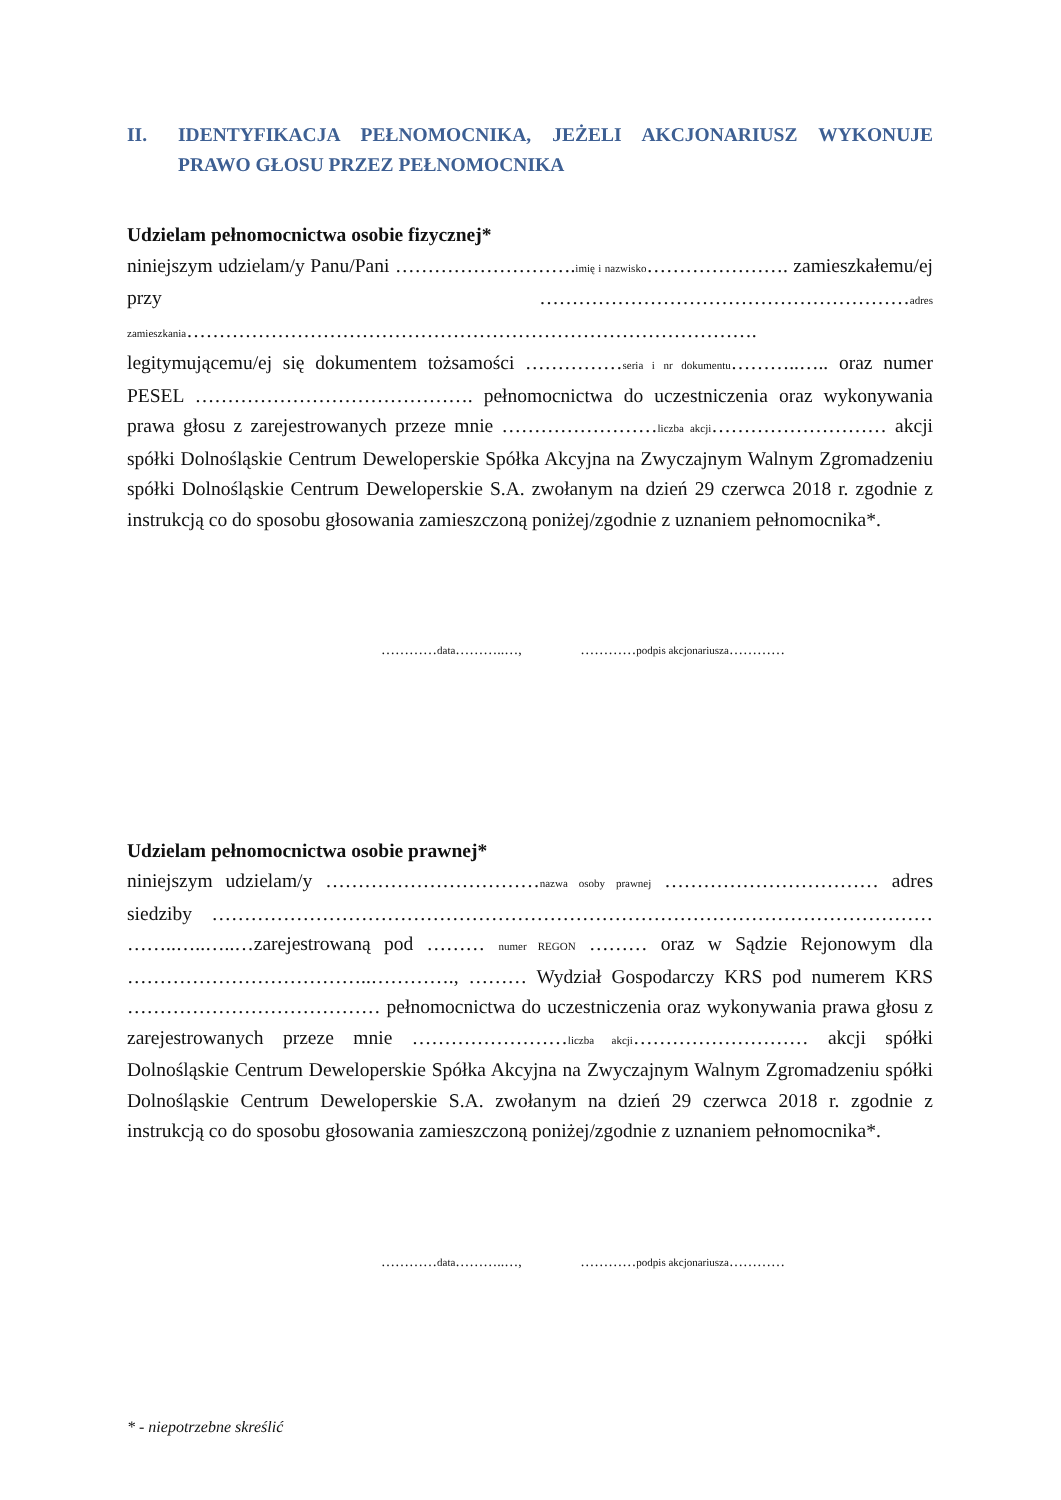II. IDENTYFIKACJA PEŁNOMOCNIKA, JEŻELI AKCJONARIUSZ WYKONUJE PRAWO GŁOSU PRZEZ PEŁNOMOCNIKA
Udzielam pełnomocnictwa osobie fizycznej*
niniejszym udzielam/y Panu/Pani ……………………….imię i nazwisko…………………. zamieszkałemu/ej przy …………………………………………………adres zamieszkania…………………………………………………………………………….
legitymującemu/ej się dokumentem tożsamości ……………seria i nr dokumentu………..….. oraz numer PESEL ……………………………………. pełnomocnictwa do uczestniczenia oraz wykonywania prawa głosu z zarejestrowanych przeze mnie ……………………liczba akcji……………………… akcji spółki Dolnośląskie Centrum Deweloperskie Spółka Akcyjna na Zwyczajnym Walnym Zgromadzeniu spółki Dolnośląskie Centrum Deweloperskie S.A. zwołanym na dzień 29 czerwca 2018 r. zgodnie z instrukcją co do sposobu głosowania zamieszczoną poniżej/zgodnie z uznaniem pełnomocnika*.
…………data………..…, …………podpis akcjonariusza…………
Udzielam pełnomocnictwa osobie prawnej*
niniejszym udzielam/y ……………………………nazwa osoby prawnej …………………………… adres siedziby ………………………………………………………………………………………………… ……..…..…..…zarejestrowaną pod ……… numer REGON ……… oraz w Sądzie Rejonowym dla ………………………………..…………., ……… Wydział Gospodarczy KRS pod numerem KRS ………………………………… pełnomocnictwa do uczestniczenia oraz wykonywania prawa głosu z zarejestrowanych przeze mnie ……………………liczba akcji……………………… akcji spółki Dolnośląskie Centrum Deweloperskie Spółka Akcyjna na Zwyczajnym Walnym Zgromadzeniu spółki Dolnośląskie Centrum Deweloperskie S.A. zwołanym na dzień 29 czerwca 2018 r. zgodnie z instrukcją co do sposobu głosowania zamieszczoną poniżej/zgodnie z uznaniem pełnomocnika*.
…………data………..…, …………podpis akcjonariusza…………
* - niepotrzebne skreślić